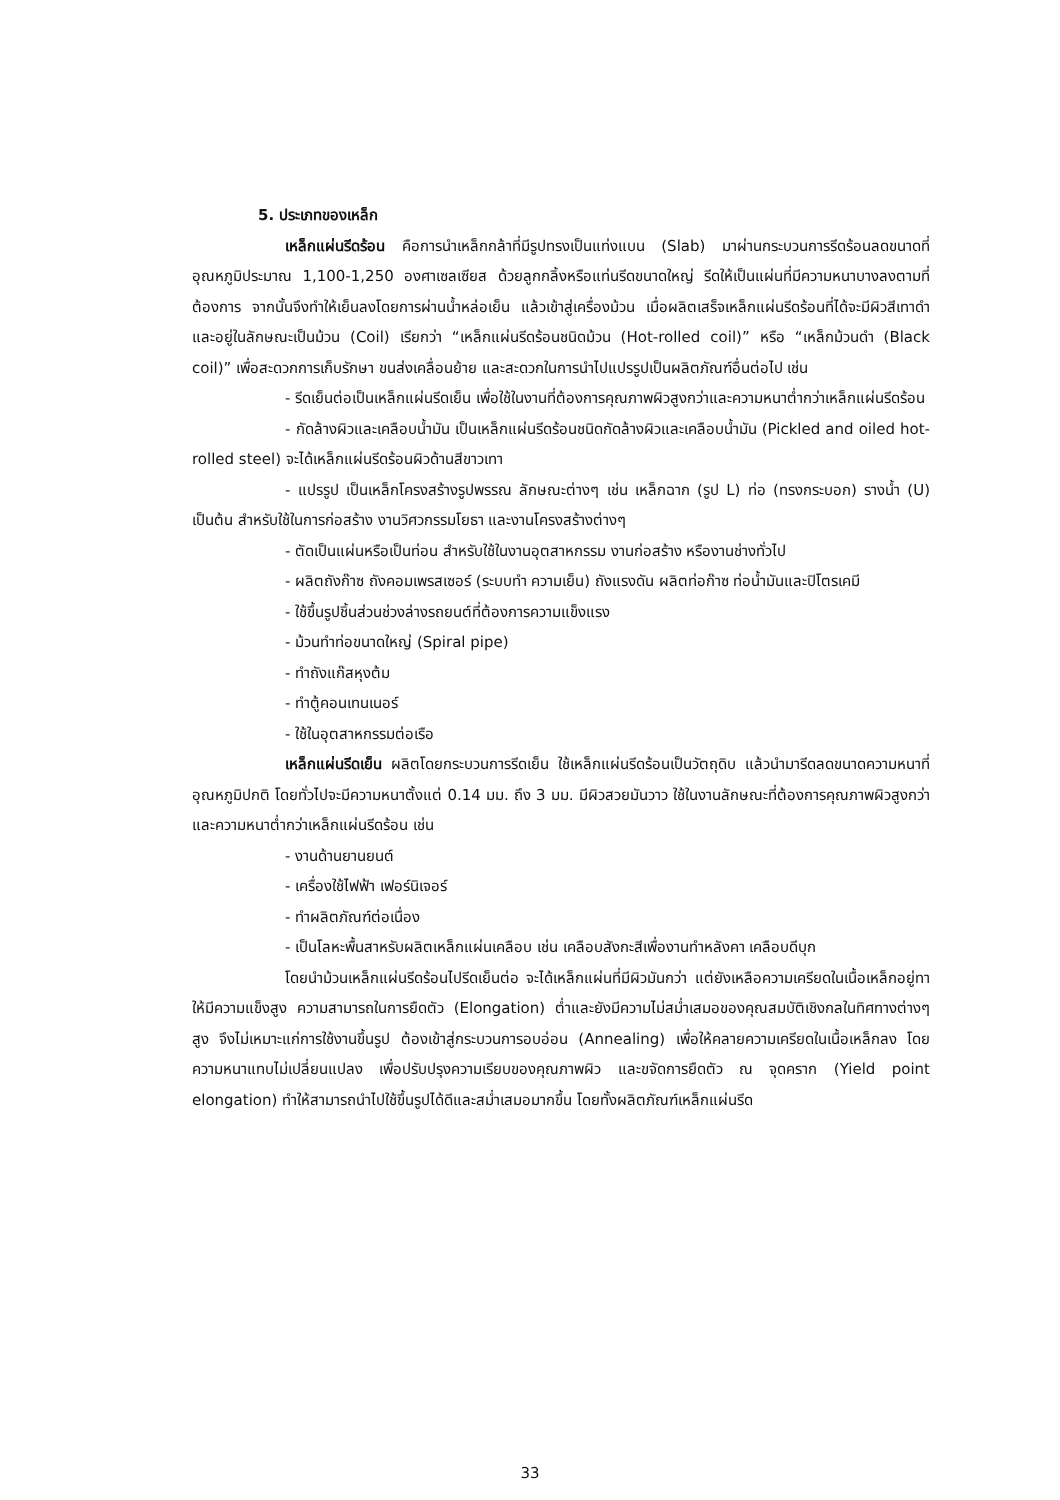5. ประเภทของเหล็ก
เหล็กแผ่นรีดร้อน คือการนำเหล็กกล้าที่มีรูปทรงเป็นแท่งแบน (Slab) มาผ่านกระบวนการรีดร้อนลดขนาดที่อุณหภูมิประมาณ 1,100-1,250 องศาเซลเซียส ด้วยลูกกลิ้งหรือแท่นรีดขนาดใหญ่ รีดให้เป็นแผ่นที่มีความหนาบางลงตามที่ต้องการ จากนั้นจึงทำให้เย็นลงโดยการผ่านน้ำหล่อเย็น แล้วเข้าสู่เครื่องม้วน เมื่อผลิตเสร็จเหล็กแผ่นรีดร้อนที่ได้จะมีผิวสีเทาดำและอยู่ในลักษณะเป็นม้วน (Coil) เรียกว่า “เหล็กแผ่นรีดร้อนชนิดม้วน (Hot-rolled coil)” หรือ “เหล็กม้วนดำ (Black coil)” เพื่อสะดวกการเก็บรักษา ขนส่งเคลื่อนย้าย และสะดวกในการนำไปแปรรูปเป็นผลิตภัณฑ์อื่นต่อไป เช่น
- รีดเย็นต่อเป็นเหล็กแผ่นรีดเย็น เพื่อใช้ในงานที่ต้องการคุณภาพผิวสูงกว่าและความหนาต่ำกว่าเหล็กแผ่นรีดร้อน
- กัดล้างผิวและเคลือบน้ำมัน เป็นเหล็กแผ่นรีดร้อนชนิดกัดล้างผิวและเคลือบน้ำมัน (Pickled and oiled hot-rolled steel) จะได้เหล็กแผ่นรีดร้อนผิวด้านสีขาวเทา
- แปรรูป เป็นเหล็กโครงสร้างรูปพรรณ ลักษณะต่างๆ เช่น เหล็กฉาก (รูป L) ท่อ (ทรงกระบอก) รางน้ำ (U) เป็นต้น สำหรับใช้ในการก่อสร้าง งานวิศวกรรมโยธา และงานโครงสร้างต่างๆ
- ตัดเป็นแผ่นหรือเป็นท่อน สำหรับใช้ในงานอุตสาหกรรม งานก่อสร้าง หรืองานช่างทั่วไป
- ผลิตถังก๊าซ ถังคอมเพรสเซอร์ (ระบบทำ ความเย็น) ถังแรงดัน ผลิตท่อก๊าซ ท่อน้ำมันและปิโตรเคมี
- ใช้ขึ้นรูปชิ้นส่วนช่วงล่างรถยนต์ที่ต้องการความแข็งแรง
- ม้วนทำท่อขนาดใหญ่ (Spiral pipe)
- ทำถังแก๊สหุงต้ม
- ทำตู้คอนเทนเนอร์
- ใช้ในอุตสาหกรรมต่อเรือ
เหล็กแผ่นรีดเย็น ผลิตโดยกระบวนการรีดเย็น ใช้เหล็กแผ่นรีดร้อนเป็นวัตถุดิบ แล้วนำมารีดลดขนาดความหนาที่อุณหภูมิปกติ โดยทั่วไปจะมีความหนาตั้งแต่ 0.14 มม. ถึง 3 มม. มีผิวสวยมันวาว ใช้ในงานลักษณะที่ต้องการคุณภาพผิวสูงกว่าและความหนาต่ำกว่าเหล็กแผ่นรีดร้อน เช่น
- งานด้านยานยนต์
- เครื่องใช้ไฟฟ้า เฟอร์นิเจอร์
- ทำผลิตภัณฑ์ต่อเนื่อง
- เป็นโลหะพื้นสาหรับผลิตเหล็กแผ่นเคลือบ เช่น เคลือบสังกะสีเพื่องานทำหลังคา เคลือบดีบุก
โดยนำม้วนเหล็กแผ่นรีดร้อนไปรีดเย็นต่อ จะได้เหล็กแผ่นที่มีผิวมันกว่า แต่ยังเหลือความเครียดในเนื้อเหล็กอยู่ทาให้มีความแข็งสูง ความสามารถในการยืดตัว (Elongation) ต่ำและยังมีความไม่สม่ำเสมอของคุณสมบัติเชิงกลในทิศทางต่างๆสูง จึงไม่เหมาะแก่การใช้งานขึ้นรูป ต้องเข้าสู่กระบวนการอบอ่อน (Annealing) เพื่อให้คลายความเครียดในเนื้อเหล็กลง โดยความหนาแทบไม่เปลี่ยนแปลง เพื่อปรับปรุงความเรียบของคุณภาพผิว และขจัดการยืดตัว ณ จุดคราก (Yield point elongation) ทำให้สามารถนำไปใช้ขึ้นรูปได้ดีและสม่ำเสมอมากขึ้น โดยทั้งผลิตภัณฑ์เหล็กแผ่นรีด
33